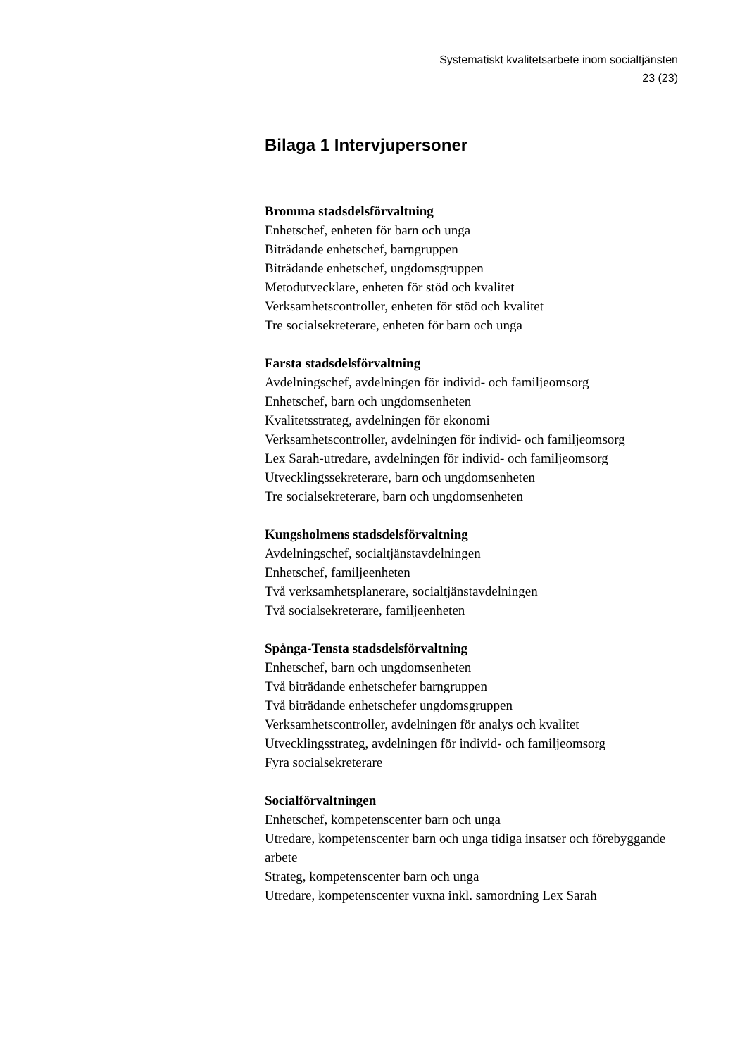Systematiskt kvalitetsarbete inom socialtjänsten
23 (23)
Bilaga 1 Intervjupersoner
Bromma stadsdelsförvaltning
Enhetschef, enheten för barn och unga
Biträdande enhetschef, barngruppen
Biträdande enhetschef, ungdomsgruppen
Metodutvecklare, enheten för stöd och kvalitet
Verksamhetscontroller, enheten för stöd och kvalitet
Tre socialsekreterare, enheten för barn och unga
Farsta stadsdelsförvaltning
Avdelningschef, avdelningen för individ- och familjeomsorg
Enhetschef, barn och ungdomsenheten
Kvalitetsstrateg, avdelningen för ekonomi
Verksamhetscontroller, avdelningen för individ- och familjeomsorg
Lex Sarah-utredare, avdelningen för individ- och familjeomsorg
Utvecklingssekreterare, barn och ungdomsenheten
Tre socialsekreterare, barn och ungdomsenheten
Kungsholmens stadsdelsförvaltning
Avdelningschef, socialtjänstavdelningen
Enhetschef, familjeenheten
Två verksamhetsplanerare, socialtjänstavdelningen
Två socialsekreterare, familjeenheten
Spånga-Tensta stadsdelsförvaltning
Enhetschef, barn och ungdomsenheten
Två biträdande enhetschefer barngruppen
Två biträdande enhetschefer ungdomsgruppen
Verksamhetscontroller, avdelningen för analys och kvalitet
Utvecklingsstrateg, avdelningen för individ- och familjeomsorg
Fyra socialsekreterare
Socialförvaltningen
Enhetschef, kompetenscenter barn och unga
Utredare, kompetenscenter barn och unga tidiga insatser och förebyggande arbete
Strateg, kompetenscenter barn och unga
Utredare, kompetenscenter vuxna inkl. samordning Lex Sarah